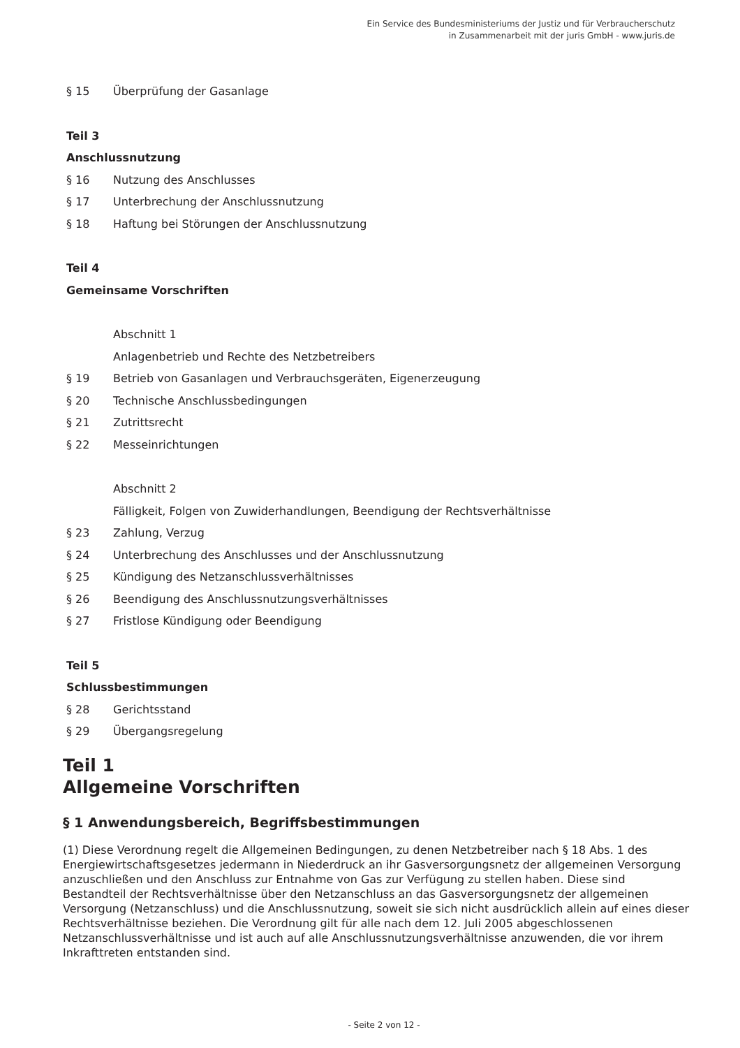Ein Service des Bundesministeriums der Justiz und für Verbraucherschutz
in Zusammenarbeit mit der juris GmbH - www.juris.de
§ 15 Überprüfung der Gasanlage
Teil 3
Anschlussnutzung
§ 16 Nutzung des Anschlusses
§ 17 Unterbrechung der Anschlussnutzung
§ 18 Haftung bei Störungen der Anschlussnutzung
Teil 4
Gemeinsame Vorschriften
Abschnitt 1
Anlagenbetrieb und Rechte des Netzbetreibers
§ 19 Betrieb von Gasanlagen und Verbrauchsgeräten, Eigenerzeugung
§ 20 Technische Anschlussbedingungen
§ 21 Zutrittsrecht
§ 22 Messeinrichtungen
Abschnitt 2
Fälligkeit, Folgen von Zuwiderhandlungen, Beendigung der Rechtsverhältnisse
§ 23 Zahlung, Verzug
§ 24 Unterbrechung des Anschlusses und der Anschlussnutzung
§ 25 Kündigung des Netzanschlussverhältnisses
§ 26 Beendigung des Anschlussnutzungsverhältnisses
§ 27 Fristlose Kündigung oder Beendigung
Teil 5
Schlussbestimmungen
§ 28 Gerichtsstand
§ 29 Übergangsregelung
Teil 1
Allgemeine Vorschriften
§ 1 Anwendungsbereich, Begriffsbestimmungen
(1) Diese Verordnung regelt die Allgemeinen Bedingungen, zu denen Netzbetreiber nach § 18 Abs. 1 des Energiewirtschaftsgesetzes jedermann in Niederdruck an ihr Gasversorgungsnetz der allgemeinen Versorgung anzuschließen und den Anschluss zur Entnahme von Gas zur Verfügung zu stellen haben. Diese sind Bestandteil der Rechtsverhältnisse über den Netzanschluss an das Gasversorgungsnetz der allgemeinen Versorgung (Netzanschluss) und die Anschlussnutzung, soweit sie sich nicht ausdrücklich allein auf eines dieser Rechtsverhältnisse beziehen. Die Verordnung gilt für alle nach dem 12. Juli 2005 abgeschlossenen Netzanschlussverhältnisse und ist auch auf alle Anschlussnutzungsverhältnisse anzuwenden, die vor ihrem Inkrafttreten entstanden sind.
- Seite 2 von 12 -